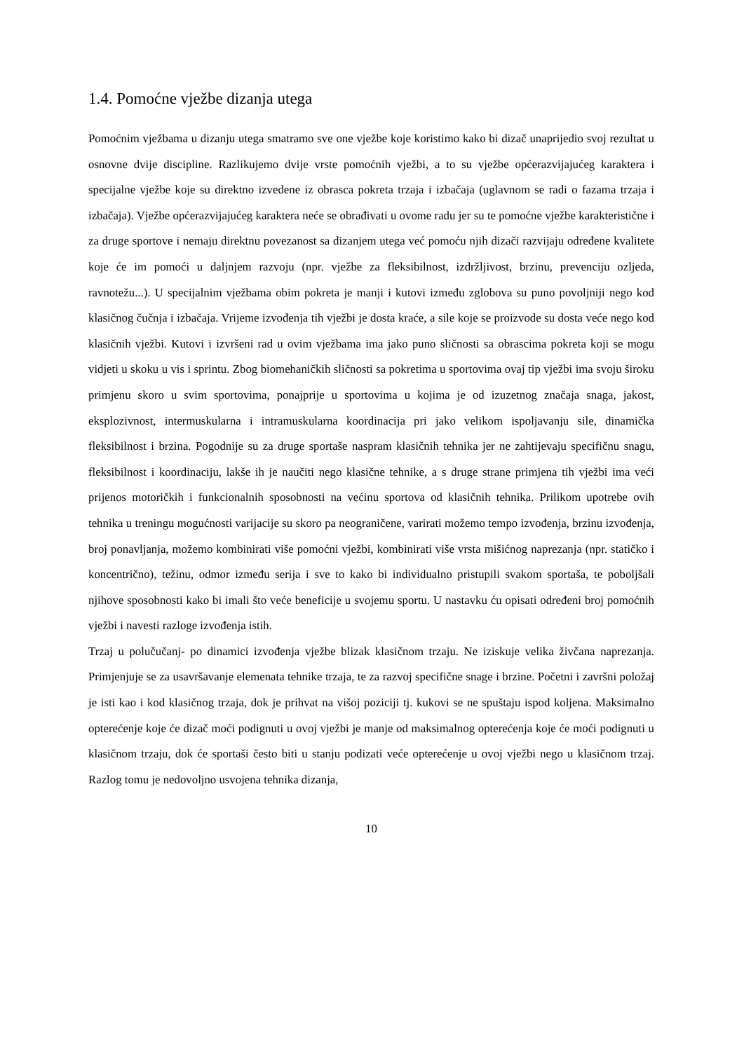1.4. Pomoćne vježbe dizanja utega
Pomoćnim vježbama u dizanju utega smatramo sve one vježbe koje koristimo kako bi dizač unaprijedio svoj rezultat u osnovne dvije discipline. Razlikujemo dvije vrste pomoćnih vježbi, a to su vježbe općerazvijajućeg karaktera i specijalne vježbe koje su direktno izvedene iz obrasca pokreta trzaja i izbačaja (uglavnom se radi o fazama trzaja i izbačaja). Vježbe općerazvijajućeg karaktera neće se obrađivati u ovome radu jer su te pomoćne vježbe karakteristične i za druge sportove i nemaju direktnu povezanost sa dizanjem utega već pomoću njih dizači razvijaju određene kvalitete koje će im pomoći u daljnjem razvoju (npr. vježbe za fleksibilnost, izdržljivost, brzinu, prevenciju ozljeda, ravnotežu...). U specijalnim vježbama obim pokreta je manji i kutovi između zglobova su puno povoljniji nego kod klasičnog čučnja i izbačaja. Vrijeme izvođenja tih vježbi je dosta kraće, a sile koje se proizvode su dosta veće nego kod klasičnih vježbi. Kutovi i izvršeni rad u ovim vježbama ima jako puno sličnosti sa obrascima pokreta koji se mogu vidjeti u skoku u vis i sprintu. Zbog biomehaničkih sličnosti sa pokretima u sportovima ovaj tip vježbi ima svoju široku primjenu skoro u svim sportovima, ponajprije u sportovima u kojima je od izuzetnog značaja snaga, jakost, eksplozivnost, intermuskularna i intramuskularna koordinacija pri jako velikom ispoljavanju sile, dinamička fleksibilnost i brzina. Pogodnije su za druge sportaše naspram klasičnih tehnika jer ne zahtijevaju specifičnu snagu, fleksibilnost i koordinaciju, lakše ih je naučiti nego klasične tehnike, a s druge strane primjena tih vježbi ima veći prijenos motoričkih i funkcionalnih sposobnosti na većinu sportova od klasičnih tehnika. Prilikom upotrebe ovih tehnika u treningu mogućnosti varijacije su skoro pa neograničene, varirati možemo tempo izvođenja, brzinu izvođenja, broj ponavljanja, možemo kombinirati više pomoćni vježbi, kombinirati više vrsta mišićnog naprezanja (npr. statičko i koncentrično), težinu, odmor između serija i sve to kako bi individualno pristupili svakom sportaša, te poboljšali njihove sposobnosti kako bi imali što veće beneficije u svojemu sportu. U nastavku ću opisati određeni broj pomoćnih vježbi i navesti razloge izvođenja istih.
Trzaj u polučučanj- po dinamici izvođenja vježbe blizak klasičnom trzaju. Ne iziskuje velika živčana naprezanja. Primjenjuje se za usavršavanje elemenata tehnike trzaja, te za razvoj specifične snage i brzine. Početni i završni položaj je isti kao i kod klasičnog trzaja, dok je prihvat na višoj poziciji tj. kukovi se ne spuštaju ispod koljena. Maksimalno opterećenje koje će dizač moći podignuti u ovoj vježbi je manje od maksimalnog opterećenja koje će moći podignuti u klasičnom trzaju, dok će sportaši često biti u stanju podizati veće opterećenje u ovoj vježbi nego u klasičnom trzaj. Razlog tomu je nedovoljno usvojena tehnika dizanja,
10